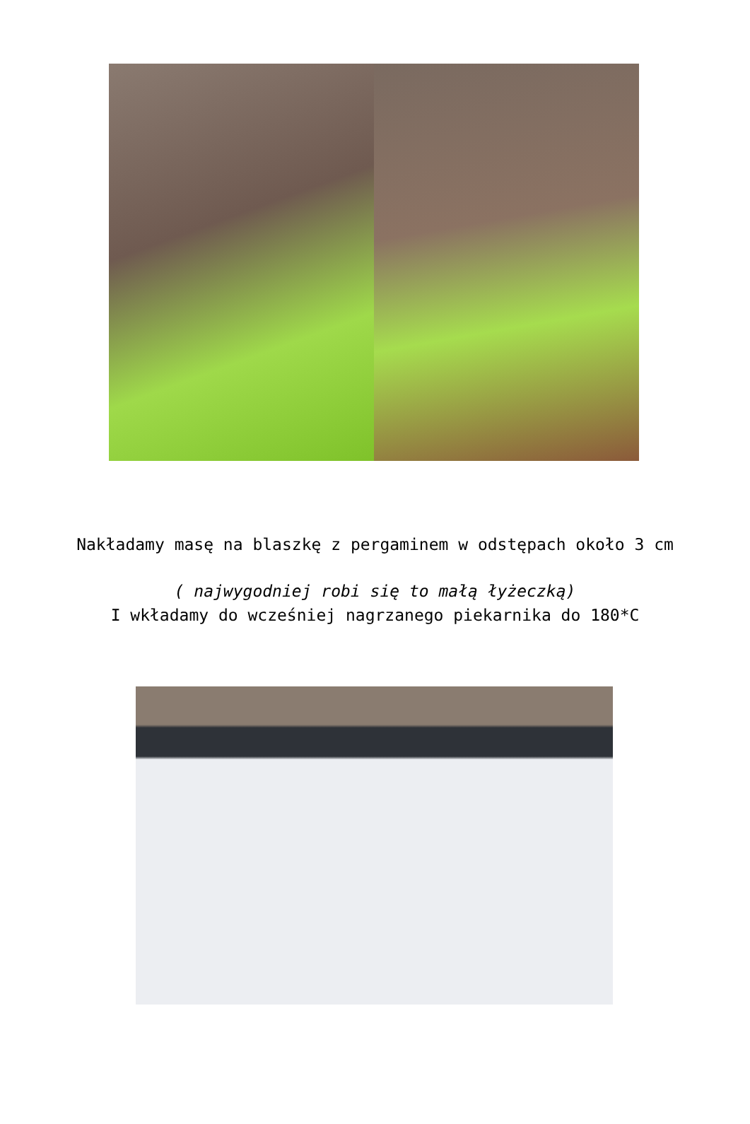Nakładamy masę na blaszkę z pergaminem w odstępach około 3 cm
( najwygodniej robi się to małą łyżeczką)
I wkładamy do wcześniej nagrzanego piekarnika do 180*C